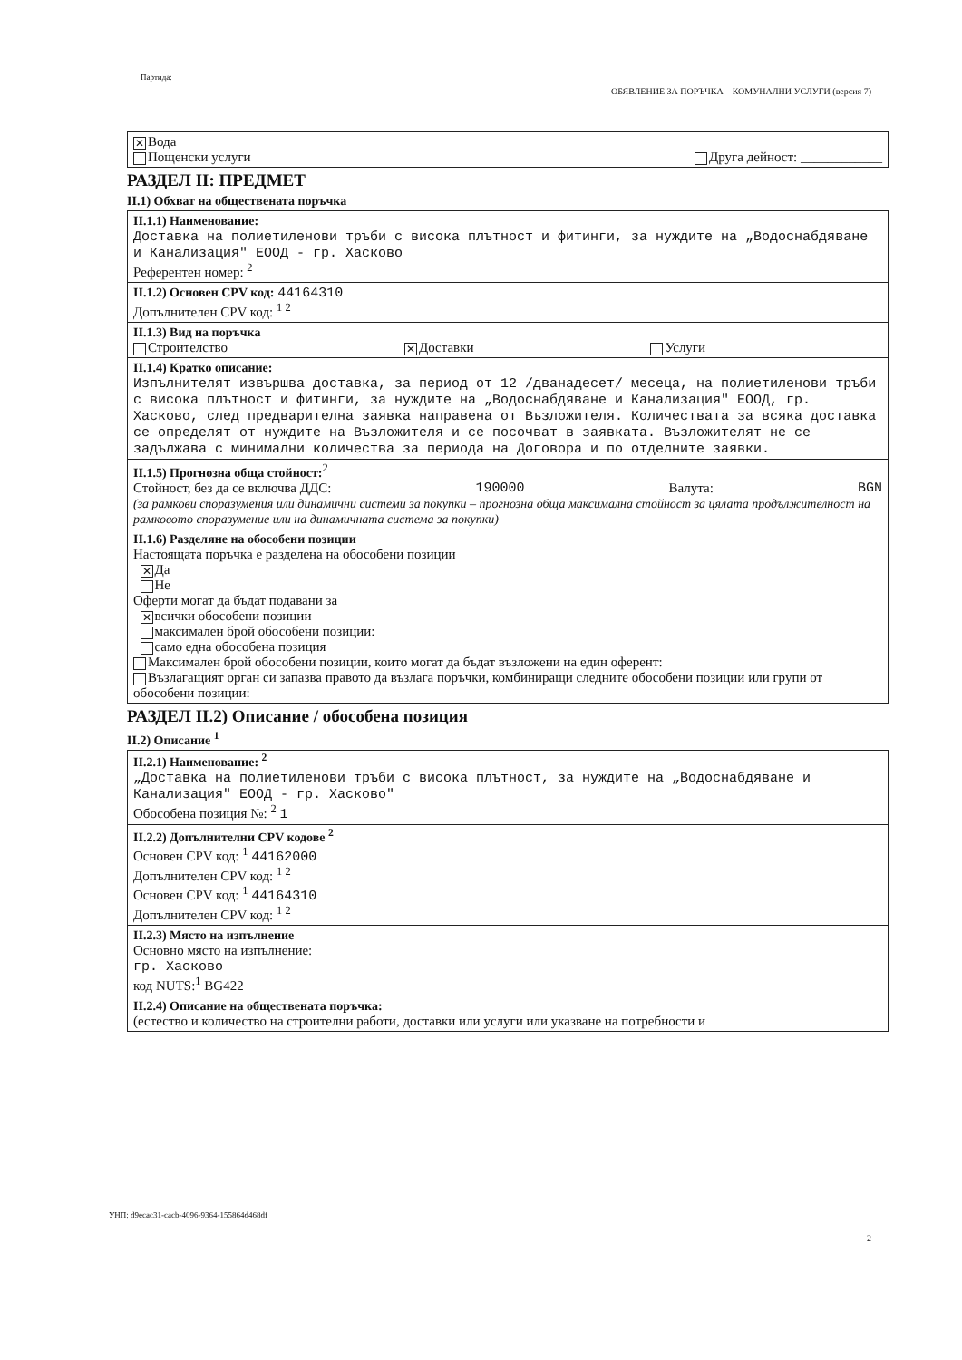Партида:
ОБЯВЛЕНИЕ ЗА ПОРЪЧКА – КОМУНАЛНИ УСЛУГИ (версия 7)
✕ Вода
Пощенски услуги Друга дейност: ____________
РАЗДЕЛ II: ПРЕДМЕТ
II.1) Обхват на обществената поръчка
II.1.1) Наименование:
Доставка на полиетиленови тръби с висока плътност и фитинги, за нуждите на „Водоснабдяване и Канализация" ЕООД - гр. Хасково
Референтен номер: <sup>2</sup>
II.1.2) Основен CPV код: 44164310
Допълнителен CPV код: <sup>1 2</sup>
II.1.3) Вид на поръчка
Строителство ✕ Доставки Услуги
II.1.4) Кратко описание:
Изпълнителят извършва доставка, за период от 12 /дванадесет/ месеца, на полиетиленови тръби с висока плътност и фитинги, за нуждите на „Водоснабдяване и Канализация" ЕООД, гр. Хасково, след предварителна заявка направена от Възложителя. Количествата за всяка доставка се определят от нуждите на Възложителя и се посочват в заявката. Възложителят не се задължава с минимални количества за периода на Договора и по отделните заявки.
II.1.5) Прогнозна обща стойност:<sup>2</sup>
Стойност, без да се включва ДДС: 190000 Валута: BGN
(за рамкови споразумения или динамични системи за покупки – прогнозна обща максимална стойност за цялата продължителност на рамковото споразумение или на динамичната система за покупки)
II.1.6) Разделяне на обособени позиции
Настоящата поръчка е разделена на обособени позиции
✕ Да
Не
Оферти могат да бъдат подавани за
✕ всички обособени позиции
максимален брой обособени позиции:
само една обособена позиция
Максимален брой обособени позиции, които могат да бъдат възложени на един оферент:
Възлагащият орган си запазва правото да възлага поръчки, комбиниращи следните обособени позиции или групи от обособени позиции:
РАЗДЕЛ II.2) Описание / обособена позиция
II.2) Описание <sup>1</sup>
II.2.1) Наименование: <sup>2</sup>
„Доставка на полиетиленови тръби с висока плътност, за нуждите на „Водоснабдяване и Канализация" ЕООД - гр. Хасково"
Обособена позиция №: <sup>2</sup> 1
II.2.2) Допълнителни CPV кодове <sup>2</sup>
Основен CPV код: <sup>1</sup> 44162000
Допълнителен CPV код: <sup>1 2</sup>
Основен CPV код: <sup>1</sup> 44164310
Допълнителен CPV код: <sup>1 2</sup>
II.2.3) Място на изпълнение
Основно място на изпълнение:
гр. Хасково
код NUTS:<sup>1</sup> BG422
II.2.4) Описание на обществената поръчка:
(естество и количество на строителни работи, доставки или услуги или указване на потребности и
УНП: d9ecac31-cacb-4096-9364-155864d468df
2